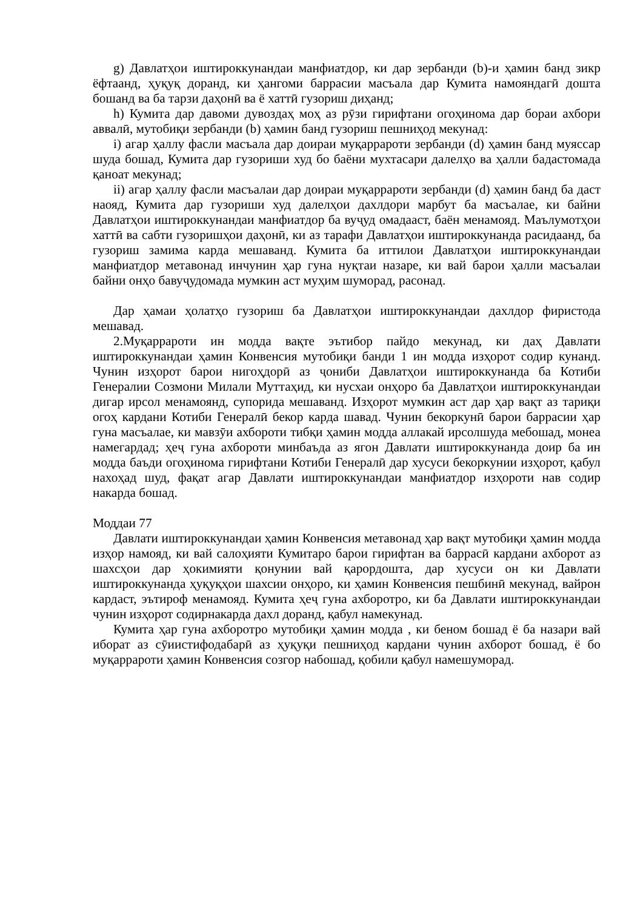g) Давлатҳои иштироккунандаи манфиатдор, ки дар зербанди (b)-и ҳамин банд зикр ёфтаанд, ҳуқуқ доранд, ки ҳангоми баррасии масъала дар Кумита намояндагӣ дошта бошанд ва ба тарзи даҳонӣ ва ё хаттӣ гузориш диҳанд;
h) Кумита дар давоми дувоздаҳ моҳ аз рӯзи гирифтани огоҳинома дар бораи ахбори аввалӣ, мутобиқи зербанди (b) ҳамин банд гузориш пешниҳод мекунад:
i) агар ҳаллу фасли масъала дар доираи муқаррароти зербанди (d) ҳамин банд муяссар шуда бошад, Кумита дар гузориши худ бо баёни мухтасари далелҳо ва ҳалли бадастомада қаноат мекунад;
ii) агар ҳаллу фасли масъалаи дар доираи муқаррароти зербанди (d) ҳамин банд ба даст наояд, Кумита дар гузориши худ далелҳои дахлдори марбут ба масъалае, ки байни Давлатҳои иштироккунандаи манфиатдор ба вуҷуд омадааст, баён менамояд. Маълумотҳои хаттӣ ва сабти гузоришҳои даҳонӣ, ки аз тарафи Давлатҳои иштироккунанда расидаанд, ба гузориш замима карда мешаванд. Кумита ба иттилои Давлатҳои иштироккунандаи манфиатдор метавонад инчунин ҳар гуна нуқтаи назаре, ки вай барои ҳалли масъалаи байни онҳо бавуҷудомада мумкин аст муҳим шуморад, расонад.
Дар ҳамаи ҳолатҳо гузориш ба Давлатҳои иштироккунандаи дахлдор фиристода мешавад.
2.Муқаррароти ин модда вақте эътибор пайдо мекунад, ки даҳ Давлати иштироккунандаи ҳамин Конвенсия мутобиқи банди 1 ин модда изҳорот содир кунанд. Чунин изҳорот барои нигоҳдорӣ аз ҷониби Давлатҳои иштироккунанда ба Котиби Генералии Созмони Милали Муттаҳид, ки нусхаи онҳоро ба Давлатҳои иштироккунандаи дигар ирсол менамоянд, супорида мешаванд. Изҳорот мумкин аст дар ҳар вақт аз тариқи огоҳ кардани Котиби Генералӣ бекор карда шавад. Чунин бекоркунӣ барои баррасии ҳар гуна масъалае, ки мавзӯи ахбороти тибқи ҳамин модда аллакай ирсолшуда мебошад, монеа намегардад; ҳеҷ гуна ахбороти минбаъда аз ягон Давлати иштироккунанда доир ба ин модда баъди огоҳинома гирифтани Котиби Генералӣ дар хусуси бекоркунии изҳорот, қабул нахоҳад шуд, фақат агар Давлати иштироккунандаи манфиатдор изҳороти нав содир накарда бошад.
Моддаи 77
Давлати иштироккунандаи ҳамин Конвенсия метавонад ҳар вақт мутобиқи ҳамин модда изҳор намояд, ки вай салоҳияти Кумитаро барои гирифтан ва баррасӣ кардани ахборот аз шахсҳои дар ҳокимияти қонунии вай қарордошта, дар хусуси он ки Давлати иштироккунанда ҳуқуқҳои шахсии онҳоро, ки ҳамин Конвенсия пешбинӣ мекунад, вайрон кардаст, эътироф менамояд. Кумита ҳеҷ гуна ахборотро, ки ба Давлати иштироккунандаи чунин изҳорот содирнакарда дахл доранд, қабул намекунад.
Кумита ҳар гуна ахборотро мутобиқи ҳамин модда , ки беном бошад ё ба назари вай иборат аз сӯиистифодабарӣ аз ҳуқуқи пешниҳод кардани чунин ахборот бошад, ё бо муқаррароти ҳамин Конвенсия созгор набошад, қобили қабул намешуморад.